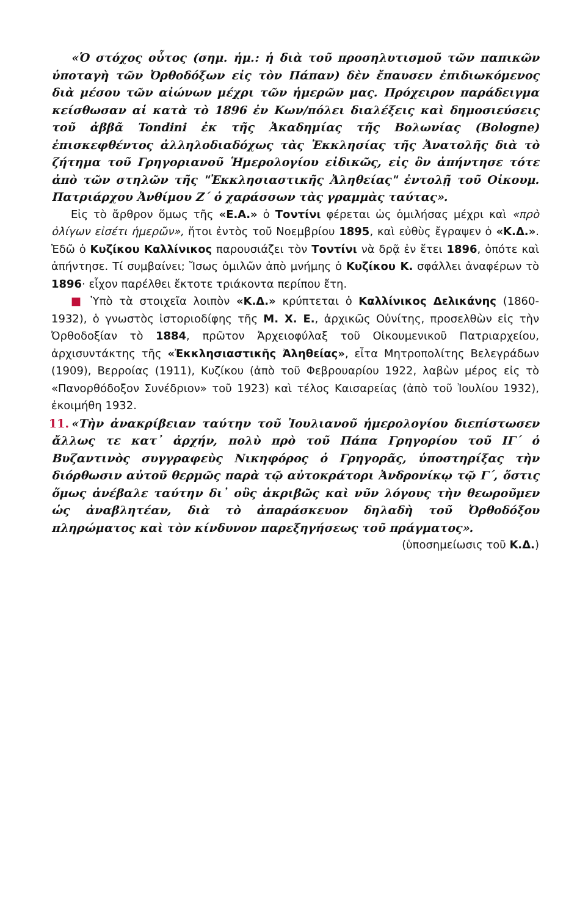«Ὁ στόχος οὗτος (σημ. ἡμ.: ἡ διὰ τοῦ προσηλυτισμοῦ τῶν παπικῶν ὑποταγὴ τῶν Ὀρθοδόξων εἰς τὸν Πάπαν) δὲν ἔπαυσεν ἐπιδιωκόμενος διὰ μέσου τῶν αἰώνων μέχρι τῶν ἡμερῶν μας. Πρόχειρον παράδειγμα κείσθωσαν αἱ κατὰ τὸ 1896 ἐν Κων/πόλει διαλέξεις καὶ δημοσιεύσεις τοῦ ἀββᾶ Tondini ἐκ τῆς Ἀκαδημίας τῆς Βολωνίας (Bologne) ἐπισκεφθέντος ἀλληλοδιαδόχως τὰς Ἐκκλησίας τῆς Ἀνατολῆς διὰ τὸ ζήτημα τοῦ Γρηγοριανοῦ Ἡμερολογίου εἰδικῶς, εἰς ὃν ἀπήντησε τότε ἀπὸ τῶν στηλῶν τῆς "Ἐκκλησιαστικῆς Ἀληθείας" ἐντολῇ τοῦ Οἰκουμ. Πατριάρχου Ἀνθίμου Ζ΄ ὁ χαράσσων τὰς γραμμὰς ταύτας».
Εἰς τὸ ἄρθρον ὅμως τῆς «Ε.Α.» ὁ Τοντίνι φέρεται ὡς ὁμιλήσας μέχρι καὶ «πρὸ ὀλίγων εἰσέτι ἡμερῶν», ἤτοι ἐντὸς τοῦ Νοεμβρίου 1895, καὶ εὐθὺς ἔγραψεν ὁ «Κ.Δ.». Ἐδῶ ὁ Κυζίκου Καλλίνικος παρουσιάζει τὸν Τοντίνι νὰ δρᾷ ἐν ἔτει 1896, ὁπότε καὶ ἀπήντησε. Τί συμβαίνει; Ἴσως ὁμιλῶν ἀπὸ μνήμης ὁ Κυζίκου Κ. σφάλλει ἀναφέρων τὸ 1896· εἶχον παρέλθει ἔκτοτε τριάκοντα περίπου ἔτη.
■ Ὑπὸ τὰ στοιχεῖα λοιπὸν «Κ.Δ.» κρύπτεται ὁ Καλλίνικος Δελικάνης (1860-1932), ὁ γνωστὸς ἱστοριοδίφης τῆς Μ. Χ. Ε., ἀρχικῶς Οὐνίτης, προσελθὼν εἰς τὴν Ὀρθοδοξίαν τὸ 1884, πρῶτον Ἀρχειοφύλαξ τοῦ Οἰκουμενικοῦ Πατριαρχείου, ἀρχισυντάκτης τῆς «Ἐκκλησιαστικῆς Ἀληθείας», εἶτα Μητροπολίτης Βελεγράδων (1909), Βερροίας (1911), Κυζίκου (ἀπὸ τοῦ Φεβρουαρίου 1922, λαβὼν μέρος εἰς τὸ «Πανορθόδοξον Συνέδριον» τοῦ 1923) καὶ τέλος Καισαρείας (ἀπὸ τοῦ Ἰουλίου 1932), ἐκοιμήθη 1932.
11. «Τὴν ἀνακρίβειαν ταύτην τοῦ Ἰουλιανοῦ ἡμερολογίου διεπίστωσεν ἄλλως τε κατ᾽ ἀρχήν, πολὺ πρὸ τοῦ Πάπα Γρηγορίου τοῦ ΙΓ΄ ὁ Βυζαντινὸς συγγραφεὺς Νικηφόρος ὁ Γρηγορᾶς, ὑποστηρίξας τὴν διόρθωσιν αὐτοῦ θερμῶς παρὰ τῷ αὐτοκράτορι Ἀνδρονίκῳ τῷ Γ΄, ὅστις ὅμως ἀνέβαλε ταύτην δι᾽ οὓς ἀκριβῶς καὶ νῦν λόγους τὴν θεωροῦμεν ὡς ἀναβλητέαν, διὰ τὸ ἀπαράσκευον δηλαδὴ τοῦ Ὀρθοδόξου πληρώματος καὶ τὸν κίνδυνον παρεξηγήσεως τοῦ πράγματος».
(ὑποσημείωσις τοῦ Κ.Δ.)